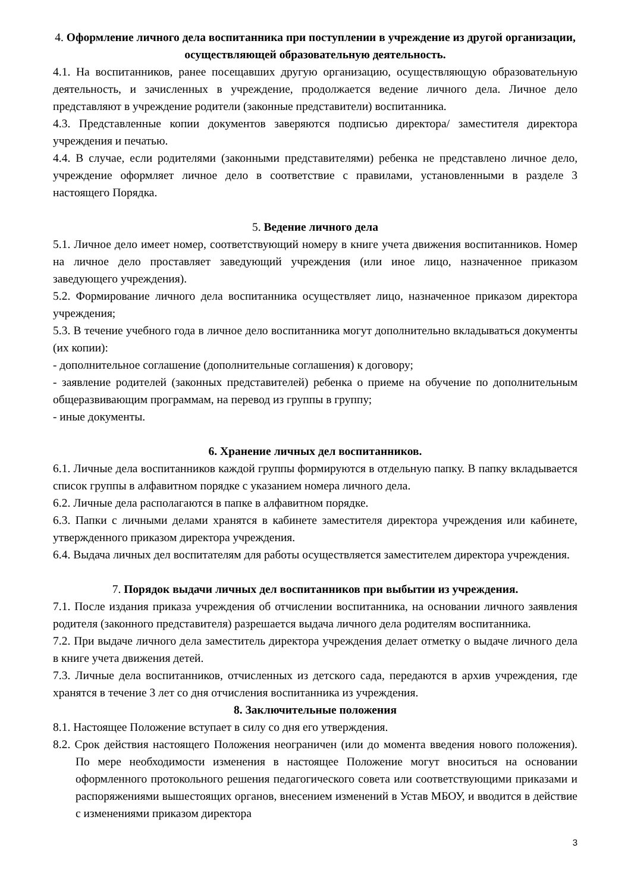4. Оформление личного дела воспитанника при поступлении в учреждение из другой организации, осуществляющей образовательную деятельность.
4.1. На воспитанников, ранее посещавших другую организацию, осуществляющую образовательную деятельность, и зачисленных в учреждение, продолжается ведение личного дела. Личное дело представляют в учреждение родители (законные представители) воспитанника.
4.3. Представленные копии документов заверяются подписью директора/ заместителя директора учреждения и печатью.
4.4. В случае, если родителями (законными представителями) ребенка не представлено личное дело, учреждение оформляет личное дело в соответствие с правилами, установленными в разделе 3 настоящего Порядка.
5. Ведение личного дела
5.1. Личное дело имеет номер, соответствующий номеру в книге учета движения воспитанников. Номер на личное дело проставляет заведующий учреждения (или иное лицо, назначенное приказом заведующего учреждения).
5.2. Формирование личного дела воспитанника осуществляет лицо, назначенное приказом директора учреждения;
5.3. В течение учебного года в личное дело воспитанника могут дополнительно вкладываться документы (их копии):
- дополнительное соглашение (дополнительные соглашения) к договору;
- заявление родителей (законных представителей) ребенка о приеме на обучение по дополнительным общеразвивающим программам, на перевод из группы в группу;
- иные документы.
6. Хранение личных дел воспитанников.
6.1. Личные дела воспитанников каждой группы формируются в отдельную папку. В папку вкладывается список группы в алфавитном порядке с указанием номера личного дела.
6.2. Личные дела располагаются в папке в алфавитном порядке.
6.3. Папки с личными делами хранятся в кабинете заместителя директора учреждения или кабинете, утвержденного приказом директора учреждения.
6.4. Выдача личных дел воспитателям для работы осуществляется заместителем директора учреждения.
7. Порядок выдачи личных дел воспитанников при выбытии из учреждения.
7.1. После издания приказа учреждения об отчислении воспитанника, на основании личного заявления родителя (законного представителя) разрешается выдача личного дела родителям воспитанника.
7.2. При выдаче личного дела заместитель директора учреждения делает отметку о выдаче личного дела в книге учета движения детей.
7.3. Личные дела воспитанников, отчисленных из детского сада, передаются в архив учреждения, где хранятся в течение 3 лет со дня отчисления воспитанника из учреждения.
8. Заключительные положения
8.1. Настоящее Положение вступает в силу со дня его утверждения.
8.2. Срок действия настоящего Положения неограничен (или до момента введения нового положения). По мере необходимости изменения в настоящее Положение могут вноситься на основании оформленного протокольного решения педагогического совета или соответствующими приказами и распоряжениями вышестоящих органов, внесением изменений в Устав МБОУ, и вводится в действие с изменениями приказом директора
3